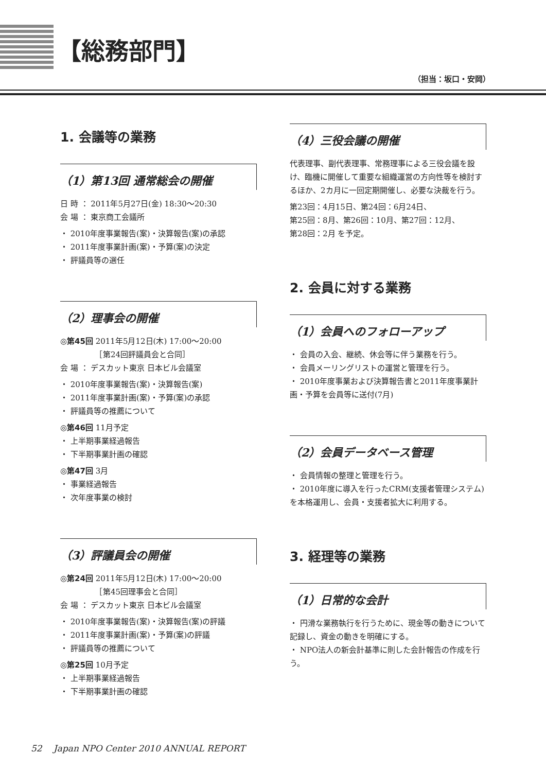【総務部門】
（担当：坂口・安岡）
1. 会議等の業務
（1）第13回 通常総会の開催
日 時 ： 2011年5月27日(金) 18:30〜20:30
会 場 ： 東京商工会議所
・ 2010年度事業報告(案)・決算報告(案)の承認
・ 2011年度事業計画(案)・予算(案)の決定
・ 評議員等の選任
（2）理事会の開催
◎第45回 2011年5月12日(木) 17:00〜20:00
　　　　　［第24回評議員会と合同］
会 場 ： デスカット東京 日本ビル会議室
・ 2010年度事業報告(案)・決算報告(案)
・ 2011年度事業計画(案)・予算(案)の承認
・ 評議員等の推薦について
◎第46回 11月予定
・ 上半期事業経過報告
・ 下半期事業計画の確認
◎第47回 3月
・ 事業経過報告
・ 次年度事業の検討
（3）評議員会の開催
◎第24回 2011年5月12日(木) 17:00〜20:00
　　　　　［第45回理事会と合同］
会 場 ： デスカット東京 日本ビル会議室
・ 2010年度事業報告(案)・決算報告(案)の評議
・ 2011年度事業計画(案)・予算(案)の評議
・ 評議員等の推薦について
◎第25回 10月予定
・ 上半期事業経過報告
・ 下半期事業計画の確認
（4）三役会議の開催
代表理事、副代表理事、常務理事による三役会議を設け、臨機に開催して重要な組織運営の方向性等を検討するほか、2カ月に一回定期開催し、必要な決裁を行う。
第23回：4月15日、第24回：6月24日、
第25回：8月、第26回：10月、第27回：12月、
第28回：2月 を予定。
2. 会員に対する業務
（1）会員へのフォローアップ
・ 会員の入会、継続、休会等に伴う業務を行う。
・ 会員メーリングリストの運営と管理を行う。
・ 2010年度事業および決算報告書と2011年度事業計画・予算を会員等に送付(7月)
（2）会員データベース管理
・ 会員情報の整理と管理を行う。
・ 2010年度に導入を行ったCRM(支援者管理システム)を本格運用し、会員・支援者拡大に利用する。
3. 経理等の業務
（1）日常的な会計
・ 円滑な業務執行を行うために、現金等の動きについて記録し、資金の動きを明確にする。
・ NPO法人の新会計基準に則した会計報告の作成を行う。
52 　Japan NPO Center 2010 ANNUAL REPORT